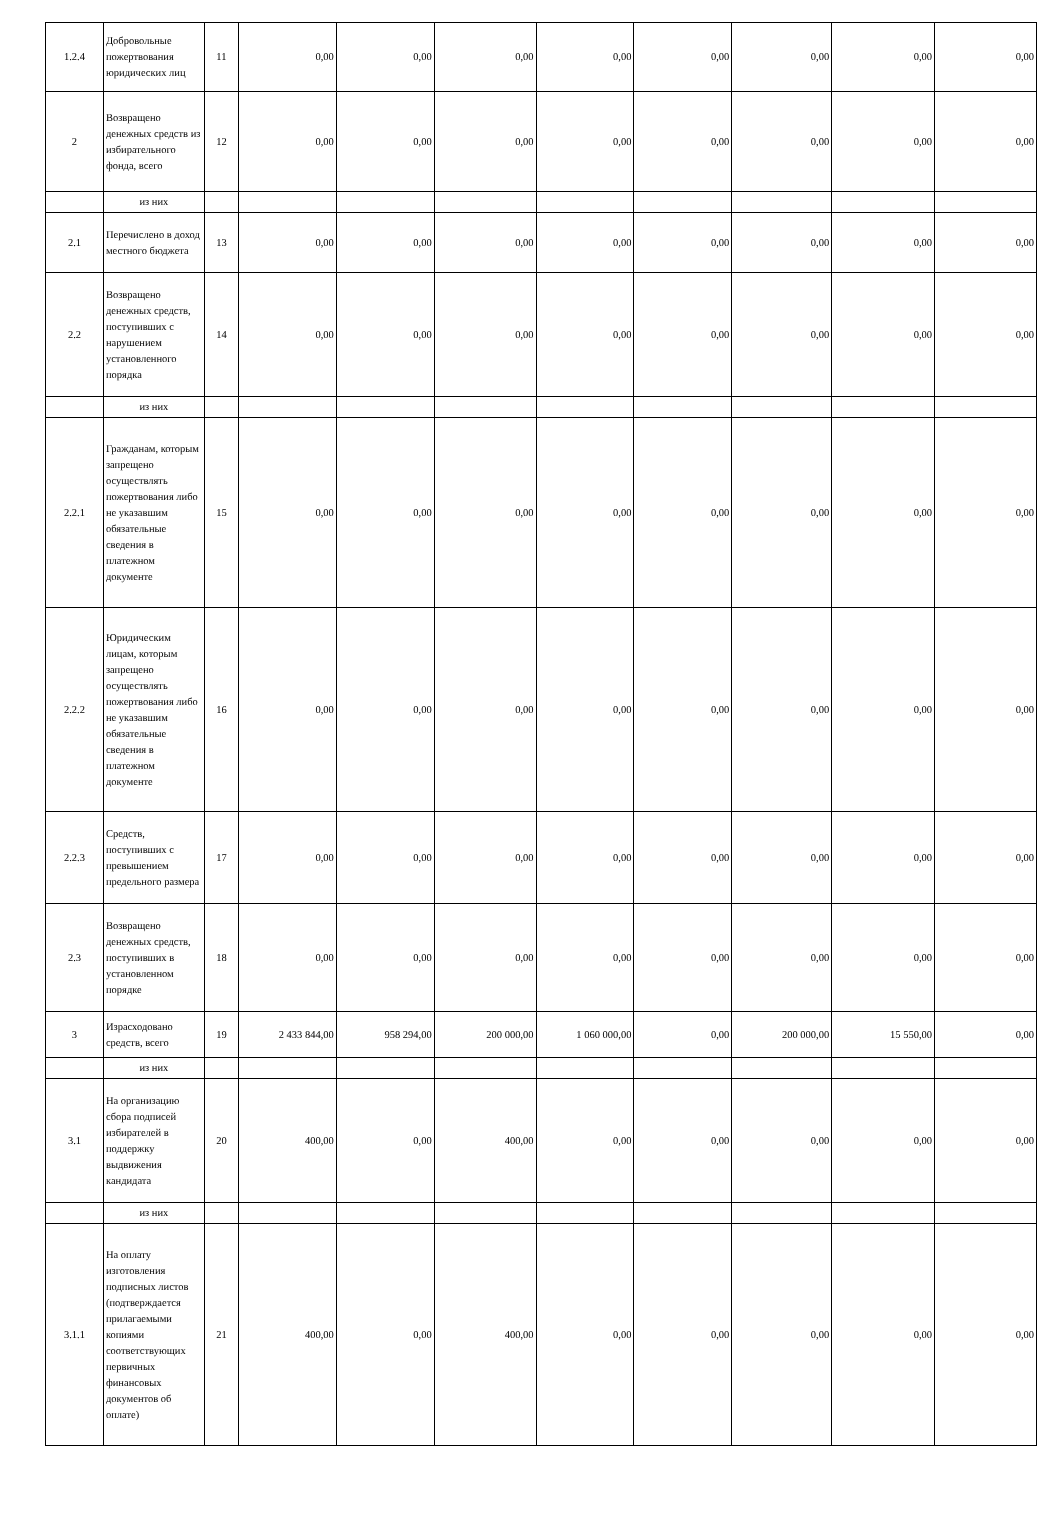| 1.2.4 | Добровольные пожертвования юридических лиц | 11 | 0,00 | 0,00 | 0,00 | 0,00 | 0,00 | 0,00 | 0,00 | 0,00 |
| 2 | Возвращено денежных средств из избирательного фонда, всего | 12 | 0,00 | 0,00 | 0,00 | 0,00 | 0,00 | 0,00 | 0,00 | 0,00 |
| | из них | | | | | | | | | |
| 2.1 | Перечислено в доход местного бюджета | 13 | 0,00 | 0,00 | 0,00 | 0,00 | 0,00 | 0,00 | 0,00 | 0,00 |
| 2.2 | Возвращено денежных средств, поступивших с нарушением установленного порядка | 14 | 0,00 | 0,00 | 0,00 | 0,00 | 0,00 | 0,00 | 0,00 | 0,00 |
| | из них | | | | | | | | | |
| 2.2.1 | Гражданам, которым запрещено осуществлять пожертвования либо не указавшим обязательные сведения в платежном документе | 15 | 0,00 | 0,00 | 0,00 | 0,00 | 0,00 | 0,00 | 0,00 | 0,00 |
| 2.2.2 | Юридическим лицам, которым запрещено осуществлять пожертвования либо не указавшим обязательные сведения в платежном документе | 16 | 0,00 | 0,00 | 0,00 | 0,00 | 0,00 | 0,00 | 0,00 | 0,00 |
| 2.2.3 | Средств, поступивших с превышением предельного размера | 17 | 0,00 | 0,00 | 0,00 | 0,00 | 0,00 | 0,00 | 0,00 | 0,00 |
| 2.3 | Возвращено денежных средств, поступивших в установленном порядке | 18 | 0,00 | 0,00 | 0,00 | 0,00 | 0,00 | 0,00 | 0,00 | 0,00 |
| 3 | Израсходовано средств, всего | 19 | 2 433 844,00 | 958 294,00 | 200 000,00 | 1 060 000,00 | 0,00 | 200 000,00 | 15 550,00 | 0,00 |
| | из них | | | | | | | | | |
| 3.1 | На организацию сбора подписей избирателей в поддержку выдвижения кандидата | 20 | 400,00 | 0,00 | 400,00 | 0,00 | 0,00 | 0,00 | 0,00 | 0,00 |
| | из них | | | | | | | | | |
| 3.1.1 | На оплату изготовления подписных листов (подтверждается прилагаемыми копиями соответствующих первичных финансовых документов об оплате) | 21 | 400,00 | 0,00 | 400,00 | 0,00 | 0,00 | 0,00 | 0,00 | 0,00 |